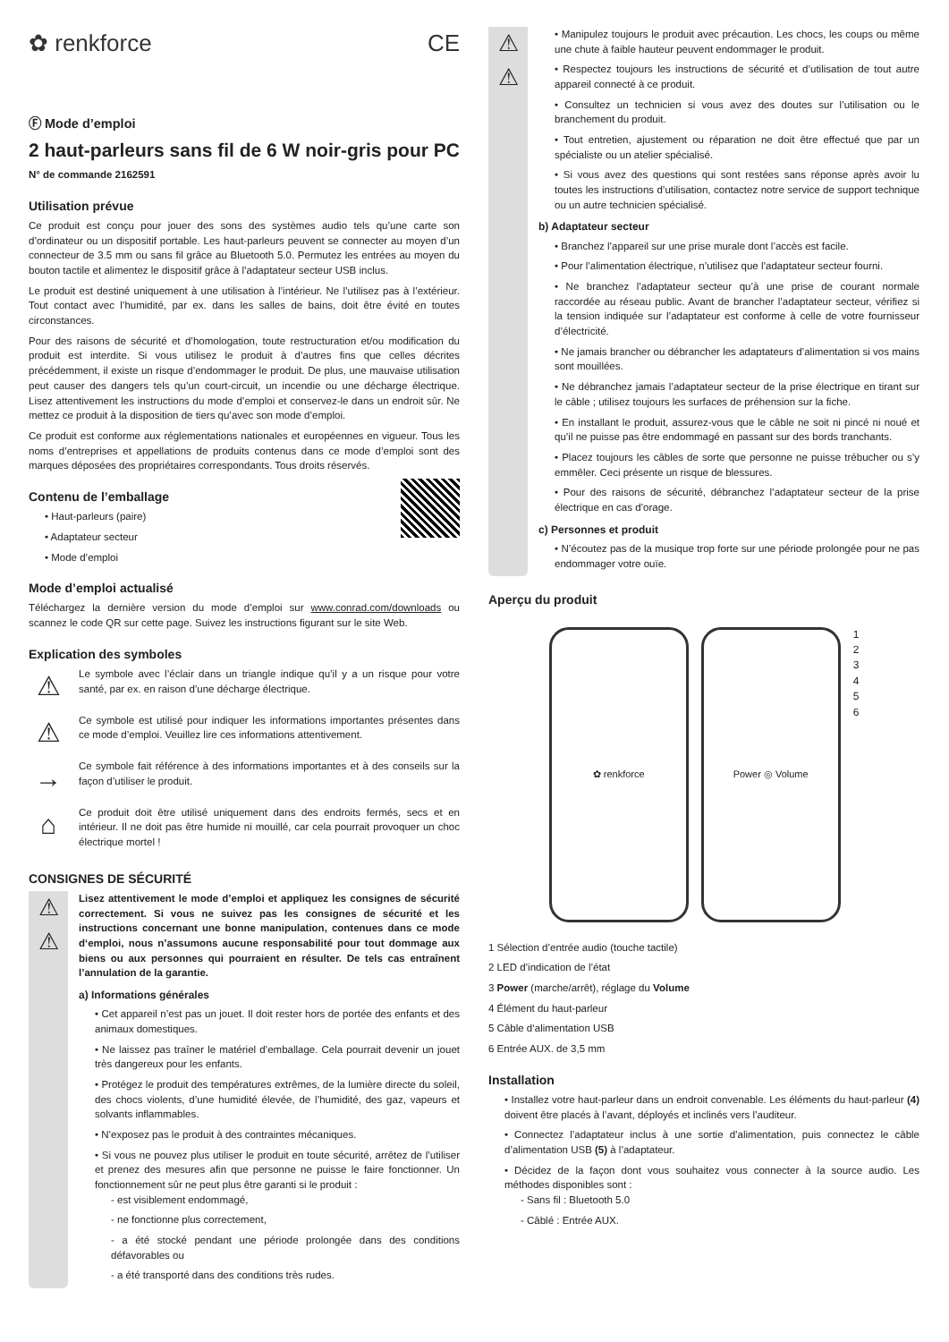✿ renkforce CE
Ⓕ Mode d’emploi
2 haut-parleurs sans fil de 6 W noir-gris pour PC
N° de commande 2162591
Utilisation prévue
Ce produit est conçu pour jouer des sons des systèmes audio tels qu’une carte son d’ordinateur ou un dispositif portable. Les haut-parleurs peuvent se connecter au moyen d’un connecteur de 3.5 mm ou sans fil grâce au Bluetooth 5.0. Permutez les entrées au moyen du bouton tactile et alimentez le dispositif grâce à l’adaptateur secteur USB inclus.
Le produit est destiné uniquement à une utilisation à l’intérieur. Ne l’utilisez pas à l’extérieur. Tout contact avec l’humidité, par ex. dans les salles de bains, doit être évité en toutes circonstances.
Pour des raisons de sécurité et d’homologation, toute restructuration et/ou modification du produit est interdite. Si vous utilisez le produit à d’autres fins que celles décrites précédemment, il existe un risque d’endommager le produit. De plus, une mauvaise utilisation peut causer des dangers tels qu’un court-circuit, un incendie ou une décharge électrique. Lisez attentivement les instructions du mode d’emploi et conservez-le dans un endroit sûr. Ne mettez ce produit à la disposition de tiers qu’avec son mode d’emploi.
Ce produit est conforme aux réglementations nationales et européennes en vigueur. Tous les noms d’entreprises et appellations de produits contenus dans ce mode d’emploi sont des marques déposées des propriétaires correspondants. Tous droits réservés.
Contenu de l’emballage
• Haut-parleurs (paire)
• Adaptateur secteur
• Mode d’emploi
Mode d’emploi actualisé
Téléchargez la dernière version du mode d’emploi sur www.conrad.com/downloads ou scannez le code QR sur cette page. Suivez les instructions figurant sur le site Web.
Explication des symboles
⚠
Le symbole avec l’éclair dans un triangle indique qu’il y a un risque pour votre santé, par ex. en raison d’une décharge électrique.
⚠
Ce symbole est utilisé pour indiquer les informations importantes présentes dans ce mode d’emploi. Veuillez lire ces informations attentivement.
→
Ce symbole fait référence à des informations importantes et à des conseils sur la façon d’utiliser le produit.
⌂
Ce produit doit être utilisé uniquement dans des endroits fermés, secs et en intérieur. Il ne doit pas être humide ni mouillé, car cela pourrait provoquer un choc électrique mortel !
CONSIGNES DE SÉCURITÉ
⚠
⚠
Lisez attentivement le mode d’emploi et appliquez les consignes de sécurité correctement. Si vous ne suivez pas les consignes de sécurité et les instructions concernant une bonne manipulation, contenues dans ce mode d‘emploi, nous n’assumons aucune responsabilité pour tout dommage aux biens ou aux personnes qui pourraient en résulter. De tels cas entraînent l’annulation de la garantie.
a) Informations générales
• Cet appareil n’est pas un jouet. Il doit rester hors de portée des enfants et des animaux domestiques.
• Ne laissez pas traîner le matériel d’emballage. Cela pourrait devenir un jouet très dangereux pour les enfants.
• Protégez le produit des températures extrêmes, de la lumière directe du soleil, des chocs violents, d’une humidité élevée, de l’humidité, des gaz, vapeurs et solvants inflammables.
• N’exposez pas le produit à des contraintes mécaniques.
• Si vous ne pouvez plus utiliser le produit en toute sécurité, arrêtez de l’utiliser et prenez des mesures afin que personne ne puisse le faire fonctionner. Un fonctionnement sûr ne peut plus être garanti si le produit :
- est visiblement endommagé,
- ne fonctionne plus correctement,
- a été stocké pendant une période prolongée dans des conditions défavorables ou
- a été transporté dans des conditions très rudes.
⚠
⚠
• Manipulez toujours le produit avec précaution. Les chocs, les coups ou même une chute à faible hauteur peuvent endommager le produit.
• Respectez toujours les instructions de sécurité et d’utilisation de tout autre appareil connecté à ce produit.
• Consultez un technicien si vous avez des doutes sur l’utilisation ou le branchement du produit.
• Tout entretien, ajustement ou réparation ne doit être effectué que par un spécialiste ou un atelier spécialisé.
• Si vous avez des questions qui sont restées sans réponse après avoir lu toutes les instructions d’utilisation, contactez notre service de support technique ou un autre technicien spécialisé.
b) Adaptateur secteur
• Branchez l’appareil sur une prise murale dont l’accès est facile.
• Pour l’alimentation électrique, n’utilisez que l’adaptateur secteur fourni.
• Ne branchez l’adaptateur secteur qu’à une prise de courant normale raccordée au réseau public. Avant de brancher l’adaptateur secteur, vérifiez si la tension indiquée sur l’adaptateur est conforme à celle de votre fournisseur d’électricité.
• Ne jamais brancher ou débrancher les adaptateurs d’alimentation si vos mains sont mouillées.
• Ne débranchez jamais l’adaptateur secteur de la prise électrique en tirant sur le câble ; utilisez toujours les surfaces de préhension sur la fiche.
• En installant le produit, assurez-vous que le câble ne soit ni pincé ni noué et qu’il ne puisse pas être endommagé en passant sur des bords tranchants.
• Placez toujours les câbles de sorte que personne ne puisse trébucher ou s’y emmêler. Ceci présente un risque de blessures.
• Pour des raisons de sécurité, débranchez l’adaptateur secteur de la prise électrique en cas d’orage.
c) Personnes et produit
• N’écoutez pas de la musique trop forte sur une période prolongée pour ne pas endommager votre ouïe.
Aperçu du produit
✿ renkforce Power ◎ Volume 1
2
3
4
5
6
1 Sélection d’entrée audio (touche tactile)
2 LED d’indication de l’état
3 Power (marche/arrêt), réglage du Volume
4 Élément du haut-parleur
5 Câble d‘alimentation USB
6 Entrée AUX. de 3,5 mm
Installation
• Installez votre haut-parleur dans un endroit convenable. Les éléments du haut-parleur (4) doivent être placés à l’avant, déployés et inclinés vers l’auditeur.
• Connectez l’adaptateur inclus à une sortie d’alimentation, puis connectez le câble d’alimentation USB (5) à l’adaptateur.
• Décidez de la façon dont vous souhaitez vous connecter à la source audio. Les méthodes disponibles sont :
- Sans fil : Bluetooth 5.0
- Câblé : Entrée AUX.